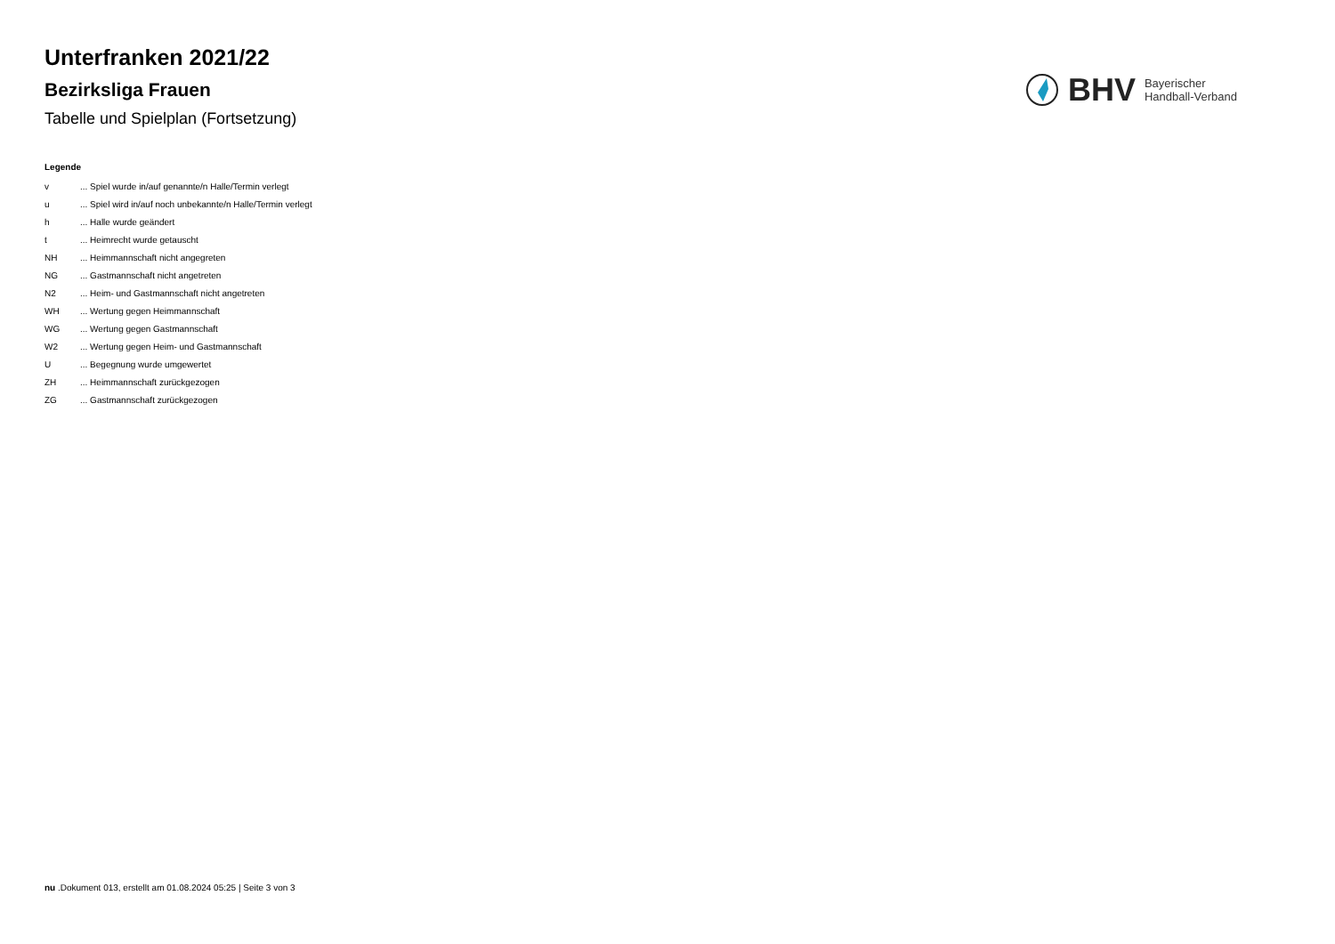Unterfranken 2021/22
Bezirksliga Frauen
Tabelle und Spielplan (Fortsetzung)
BHV Bayerischer
Handball-Verband
Legende
| v | ... Spiel wurde in/auf genannte/n Halle/Termin verlegt |
| u | ... Spiel wird in/auf noch unbekannte/n Halle/Termin verlegt |
| h | ... Halle wurde geändert |
| t | ... Heimrecht wurde getauscht |
| NH | ... Heimmannschaft nicht angegreten |
| NG | ... Gastmannschaft nicht angetreten |
| N2 | ... Heim- und Gastmannschaft nicht angetreten |
| WH | ... Wertung gegen Heimmannschaft |
| WG | ... Wertung gegen Gastmannschaft |
| W2 | ... Wertung gegen Heim- und Gastmannschaft |
| U | ... Begegnung wurde umgewertet |
| ZH | ... Heimmannschaft zurückgezogen |
| ZG | ... Gastmannschaft zurückgezogen |
nu .Dokument 013, erstellt am 01.08.2024 05:25 | Seite 3 von 3